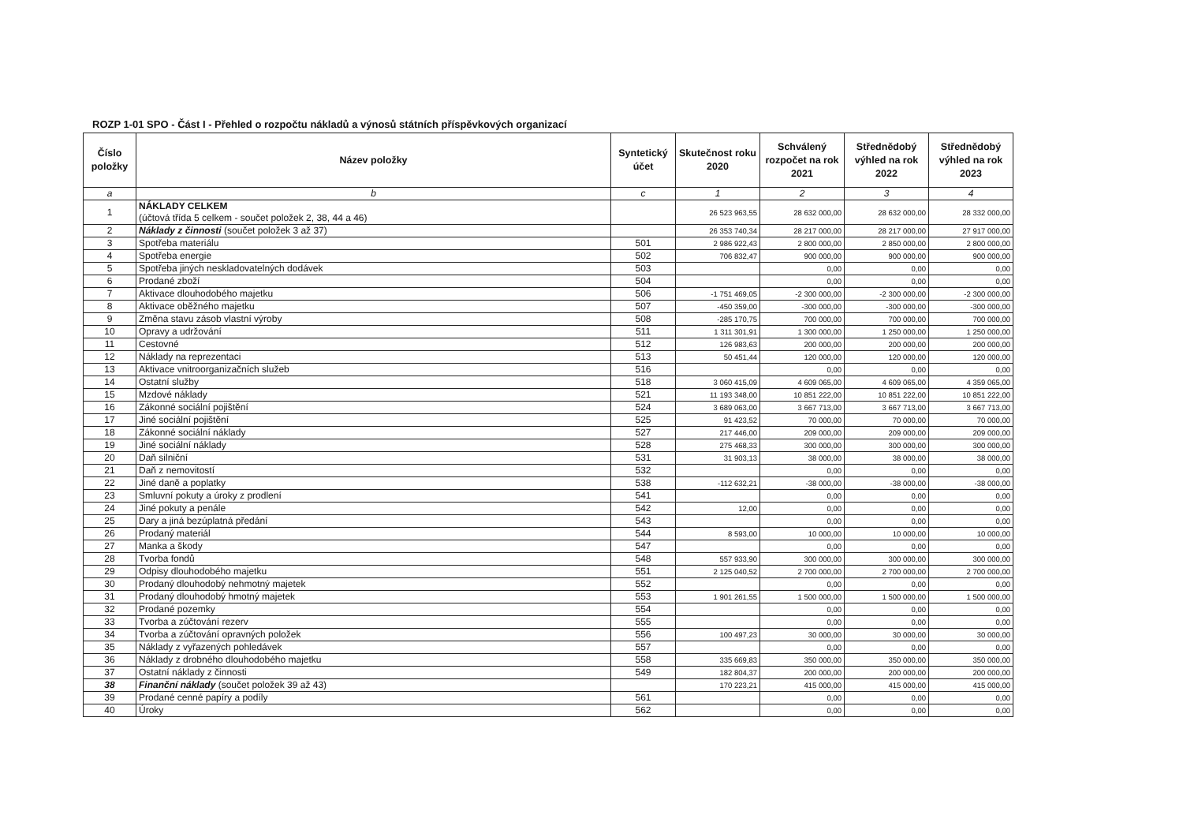ROZP 1-01 SPO - Část I - Přehled o rozpočtu nákladů a výnosů státních příspěvkových organizací
| Číslo položky | Název položky | Syntetický účet | Skutečnost roku 2020 | Schválený rozpočet na rok 2021 | Střednědobý výhled na rok 2022 | Střednědobý výhled na rok 2023 |
| --- | --- | --- | --- | --- | --- | --- |
| a | b | c | 1 | 2 | 3 | 4 |
| 1 | NÁKLADY CELKEM (účtová třída 5 celkem - součet položek 2, 38, 44 a 46) | | 26 523 963,55 | 28 632 000,00 | 28 632 000,00 | 28 332 000,00 |
| 2 | Náklady z činnosti (součet položek 3 až 37) | | 26 353 740,34 | 28 217 000,00 | 28 217 000,00 | 27 917 000,00 |
| 3 | Spotřeba materiálu | 501 | 2 986 922,43 | 2 800 000,00 | 2 850 000,00 | 2 800 000,00 |
| 4 | Spotřeba energie | 502 | 706 832,47 | 900 000,00 | 900 000,00 | 900 000,00 |
| 5 | Spotřeba jiných neskladovatelných dodávek | 503 | | 0,00 | 0,00 | 0,00 |
| 6 | Prodané zboží | 504 | | 0,00 | 0,00 | 0,00 |
| 7 | Aktivace dlouhodobého majetku | 506 | -1 751 469,05 | -2 300 000,00 | -2 300 000,00 | -2 300 000,00 |
| 8 | Aktivace oběžného majetku | 507 | -450 359,00 | -300 000,00 | -300 000,00 | -300 000,00 |
| 9 | Změna stavu zásob vlastní výroby | 508 | -285 170,75 | 700 000,00 | 700 000,00 | 700 000,00 |
| 10 | Opravy a udržování | 511 | 1 311 301,91 | 1 300 000,00 | 1 250 000,00 | 1 250 000,00 |
| 11 | Cestovné | 512 | 126 983,63 | 200 000,00 | 200 000,00 | 200 000,00 |
| 12 | Náklady na reprezentaci | 513 | 50 451,44 | 120 000,00 | 120 000,00 | 120 000,00 |
| 13 | Aktivace vnitroorganizačních služeb | 516 | | 0,00 | 0,00 | 0,00 |
| 14 | Ostatní služby | 518 | 3 060 415,09 | 4 609 065,00 | 4 609 065,00 | 4 359 065,00 |
| 15 | Mzdové náklady | 521 | 11 193 348,00 | 10 851 222,00 | 10 851 222,00 | 10 851 222,00 |
| 16 | Zákonné sociální pojištění | 524 | 3 689 063,00 | 3 667 713,00 | 3 667 713,00 | 3 667 713,00 |
| 17 | Jiné sociální pojištění | 525 | 91 423,52 | 70 000,00 | 70 000,00 | 70 000,00 |
| 18 | Zákonné sociální náklady | 527 | 217 446,00 | 209 000,00 | 209 000,00 | 209 000,00 |
| 19 | Jiné sociální náklady | 528 | 275 468,33 | 300 000,00 | 300 000,00 | 300 000,00 |
| 20 | Daň silniční | 531 | 31 903,13 | 38 000,00 | 38 000,00 | 38 000,00 |
| 21 | Daň z nemovitostí | 532 | | 0,00 | 0,00 | 0,00 |
| 22 | Jiné daně a poplatky | 538 | -112 632,21 | -38 000,00 | -38 000,00 | -38 000,00 |
| 23 | Smluvní pokuty a úroky z prodlení | 541 | | 0,00 | 0,00 | 0,00 |
| 24 | Jiné pokuty a penále | 542 | 12,00 | 0,00 | 0,00 | 0,00 |
| 25 | Dary a jiná bezúplatná předání | 543 | | 0,00 | 0,00 | 0,00 |
| 26 | Prodaný materiál | 544 | 8 593,00 | 10 000,00 | 10 000,00 | 10 000,00 |
| 27 | Manka a škody | 547 | | 0,00 | 0,00 | 0,00 |
| 28 | Tvorba fondů | 548 | 557 933,90 | 300 000,00 | 300 000,00 | 300 000,00 |
| 29 | Odpisy dlouhodobého majetku | 551 | 2 125 040,52 | 2 700 000,00 | 2 700 000,00 | 2 700 000,00 |
| 30 | Prodaný dlouhodobý nehmotný majetek | 552 | | 0,00 | 0,00 | 0,00 |
| 31 | Prodaný dlouhodobý hmotný majetek | 553 | 1 901 261,55 | 1 500 000,00 | 1 500 000,00 | 1 500 000,00 |
| 32 | Prodané pozemky | 554 | | 0,00 | 0,00 | 0,00 |
| 33 | Tvorba a zúčtování rezerv | 555 | | 0,00 | 0,00 | 0,00 |
| 34 | Tvorba a zúčtování opravných položek | 556 | 100 497,23 | 30 000,00 | 30 000,00 | 30 000,00 |
| 35 | Náklady z vyřazených pohledávek | 557 | | 0,00 | 0,00 | 0,00 |
| 36 | Náklady z drobného dlouhodobého majetku | 558 | 335 669,83 | 350 000,00 | 350 000,00 | 350 000,00 |
| 37 | Ostatní náklady z činnosti | 549 | 182 804,37 | 200 000,00 | 200 000,00 | 200 000,00 |
| 38 | Finanční náklady (součet položek 39 až 43) | | 170 223,21 | 415 000,00 | 415 000,00 | 415 000,00 |
| 39 | Prodané cenné papíry a podíly | 561 | | 0,00 | 0,00 | 0,00 |
| 40 | Úroky | 562 | | 0,00 | 0,00 | 0,00 |